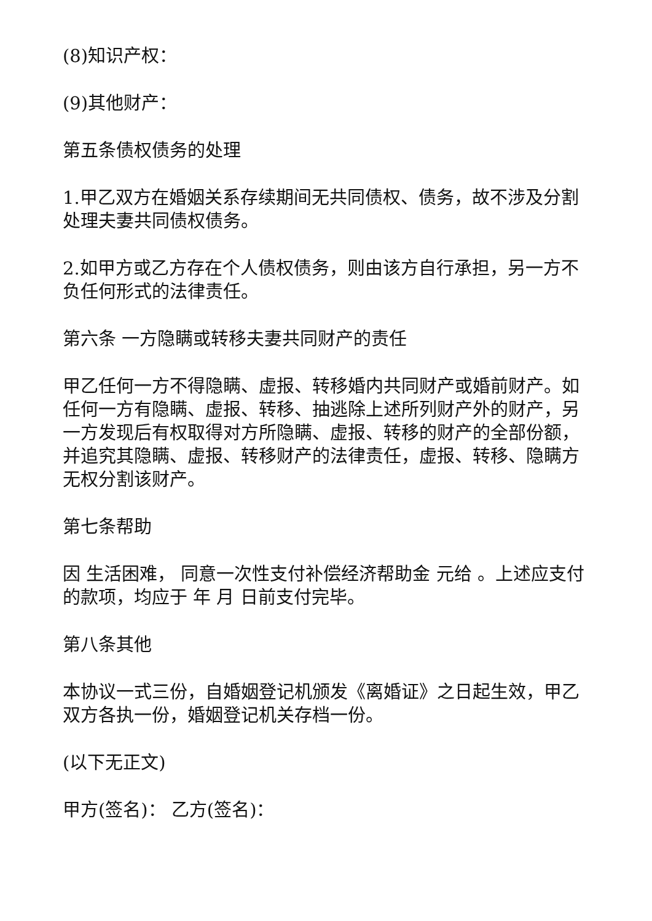(8)知识产权：
(9)其他财产：
第五条债权债务的处理
1.甲乙双方在婚姻关系存续期间无共同债权、债务，故不涉及分割处理夫妻共同债权债务。
2.如甲方或乙方存在个人债权债务，则由该方自行承担，另一方不负任何形式的法律责任。
第六条 一方隐瞒或转移夫妻共同财产的责任
甲乙任何一方不得隐瞒、虚报、转移婚内共同财产或婚前财产。如任何一方有隐瞒、虚报、转移、抽逃除上述所列财产外的财产，另一方发现后有权取得对方所隐瞒、虚报、转移的财产的全部份额，并追究其隐瞒、虚报、转移财产的法律责任，虚报、转移、隐瞒方无权分割该财产。
第七条帮助
因 生活困难， 同意一次性支付补偿经济帮助金 元给 。上述应支付的款项，均应于 年 月 日前支付完毕。
第八条其他
本协议一式三份，自婚姻登记机颁发《离婚证》之日起生效，甲乙双方各执一份，婚姻登记机关存档一份。
(以下无正文)
甲方(签名)： 乙方(签名)：